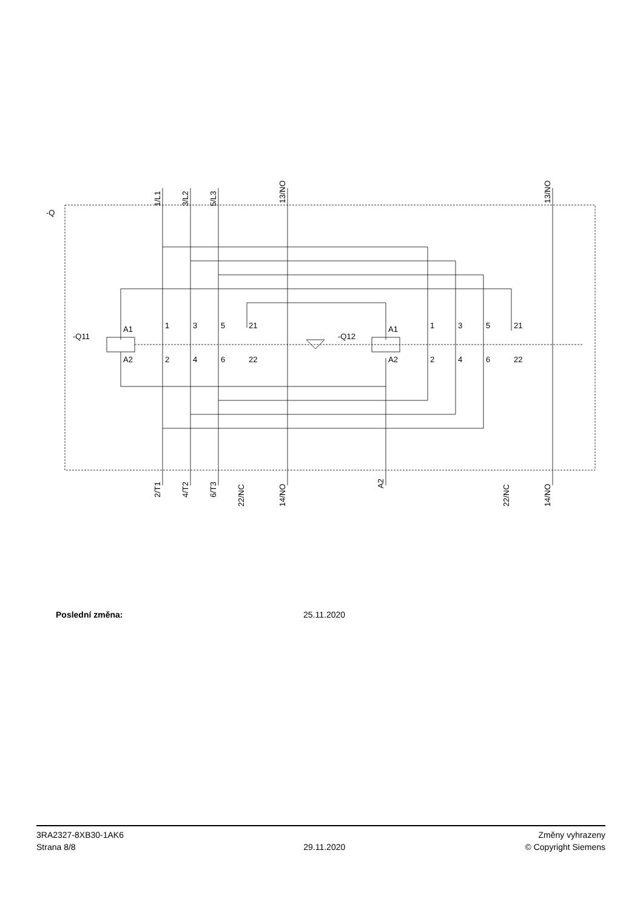-Q
-Q11
-Q12
A1
A2
A1
A2
1
3
5
21
2
4
6
22
1
3
5
21
2
4
6
22
1/L1
3/L2
5/L3
13/NO
13/NO
2/T1
4/T2
6/T3
22/NC
14/NO
A2
22/NC
14/NO
Poslední změna: 25.11.2020
3RA2327-8XB30-1AK6
Strana 8/8
29.11.2020
Změny vyhrazeny
© Copyright Siemens